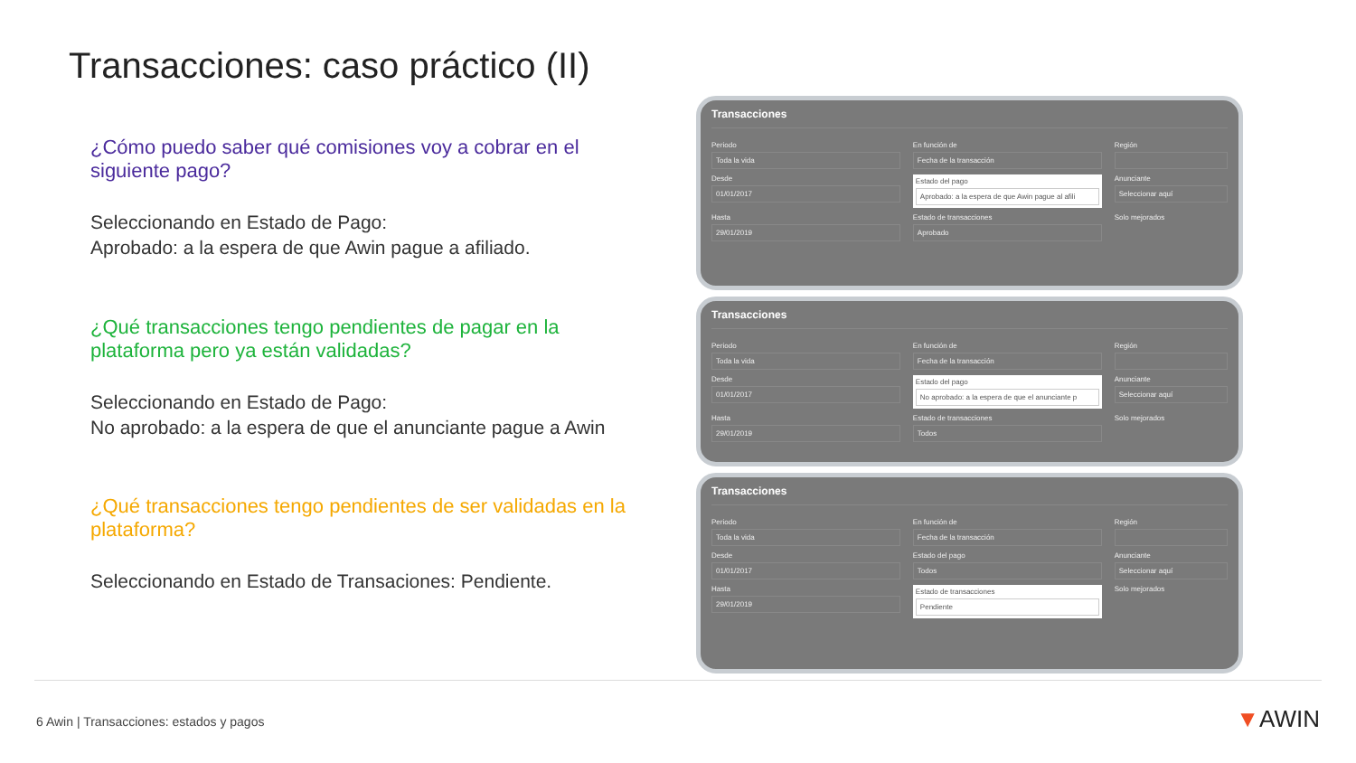Transacciones: caso práctico (II)
¿Cómo puedo saber qué comisiones voy a cobrar en el siguiente pago?
Seleccionando en Estado de Pago:
Aprobado: a la espera de que Awin pague a afiliado.
¿Qué transacciones tengo pendientes de pagar en la plataforma pero ya están validadas?
Seleccionando en Estado de Pago:
No aprobado: a la espera de que el anunciante pague a Awin
¿Qué transacciones tengo pendientes de ser validadas en la plataforma?
Seleccionando en Estado de Transaciones: Pendiente.
Transacciones
Periodo
Toda la vida
En función de
Fecha de la transacción
Región
Desde
01/01/2017
Estado del pago
Aprobado: a la espera de que Awin pague al afili
Anunciante
Seleccionar aquí
Hasta
29/01/2019
Estado de transacciones
Aprobado
Solo mejorados
Transacciones
Periodo
Toda la vida
En función de
Fecha de la transacción
Región
Desde
01/01/2017
Estado del pago
No aprobado: a la espera de que el anunciante p
Anunciante
Seleccionar aquí
Hasta
29/01/2019
Estado de transacciones
Todos
Solo mejorados
Transacciones
Periodo
Toda la vida
En función de
Fecha de la transacción
Región
Desde
01/01/2017
Estado del pago
Todos
Anunciante
Seleccionar aquí
Hasta
29/01/2019
Estado de transacciones
Pendiente
Solo mejorados
6 Awin | Transacciones: estados y pagos
▼AWIN